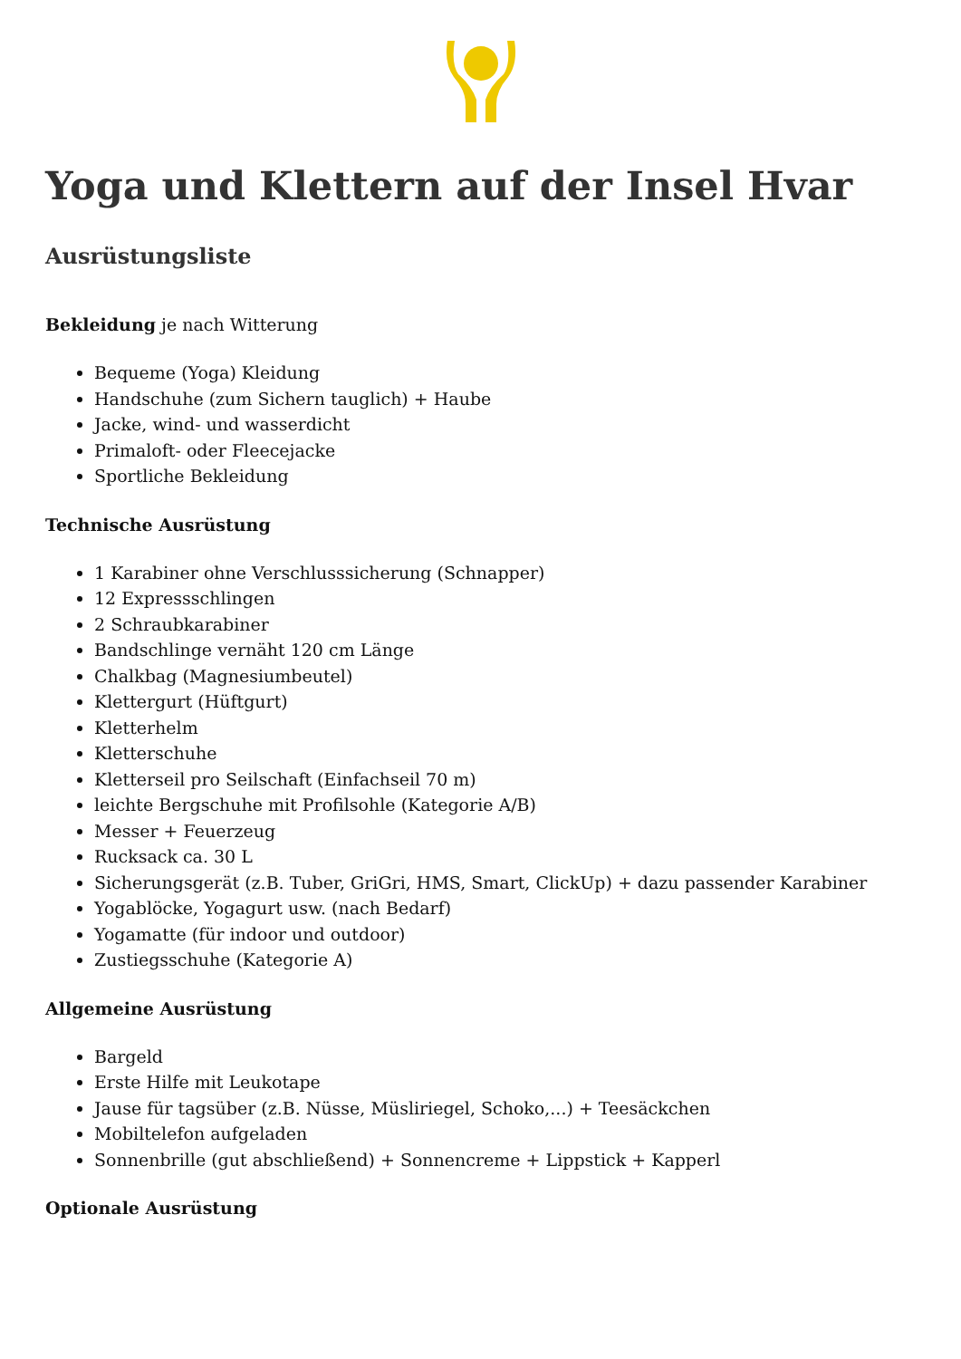Yoga und Klettern auf der Insel Hvar
Ausrüstungsliste
Bekleidung je nach Witterung
Bequeme (Yoga) Kleidung
Handschuhe (zum Sichern tauglich) + Haube
Jacke, wind- und wasserdicht
Primaloft- oder Fleecejacke
Sportliche Bekleidung
Technische Ausrüstung
1 Karabiner ohne Verschlusssicherung (Schnapper)
12 Expressschlingen
2 Schraubkarabiner
Bandschlinge vernäht 120 cm Länge
Chalkbag (Magnesiumbeutel)
Klettergurt (Hüftgurt)
Kletterhelm
Kletterschuhe
Kletterseil pro Seilschaft (Einfachseil 70 m)
leichte Bergschuhe mit Profilsohle (Kategorie A/B)
Messer + Feuerzeug
Rucksack ca. 30 L
Sicherungsgerät (z.B. Tuber, GriGri, HMS, Smart, ClickUp) + dazu passender Karabiner
Yogablöcke, Yogagurt usw. (nach Bedarf)
Yogamatte (für indoor und outdoor)
Zustiegsschuhe (Kategorie A)
Allgemeine Ausrüstung
Bargeld
Erste Hilfe mit Leukotape
Jause für tagsüber (z.B. Nüsse, Müsliriegel, Schoko,...) + Teesäckchen
Mobiltelefon aufgeladen
Sonnenbrille (gut abschließend) + Sonnencreme + Lippstick + Kapperl
Optionale Ausrüstung